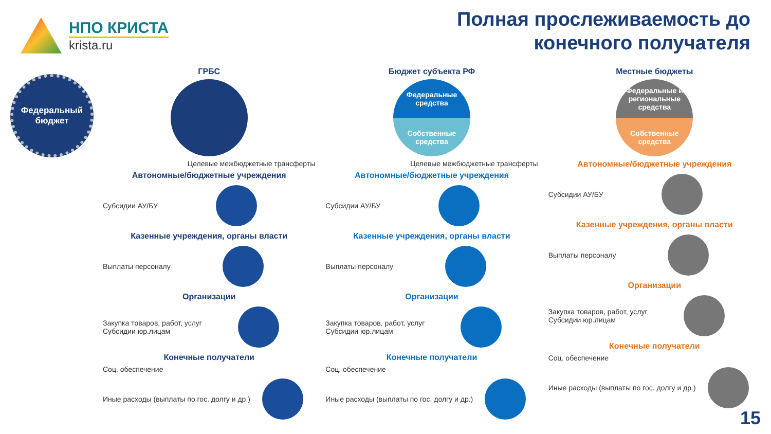НПО КРИСТА
krista.ru
Полная прослеживаемость до конечного получателя
Федеральный бюджет
ГРБС
Целевые межбюджетные трансферты
Автономные/бюджетные учреждения
Субсидии АУ/БУ
Казенные учреждения, органы власти
Выплаты персоналу
Организации
Закупка товаров, работ, услуг
Субсидии юр.лицам
Конечные получатели
Соц. обеспечение
Иные расходы (выплаты по гос. долгу и др.)
Бюджет субъекта РФ
Федеральные средства
Собственные средства
Целевые межбюджетные трансферты
Автономные/бюджетные учреждения
Субсидии АУ/БУ
Казенные учреждения, органы власти
Выплаты персоналу
Организации
Закупка товаров, работ, услуг
Субсидии юр.лицам
Конечные получатели
Соц. обеспечение
Иные расходы (выплаты по гос. долгу и др.)
Местные бюджеты
Федеральные и региональные средства
Собственные средства
Автономные/бюджетные учреждения
Субсидии АУ/БУ
Казенные учреждения, органы власти
Выплаты персоналу
Организации
Закупка товаров, работ, услуг
Субсидии юр.лицам
Конечные получатели
Соц. обеспечение
Иные расходы (выплаты по гос. долгу и др.)
15